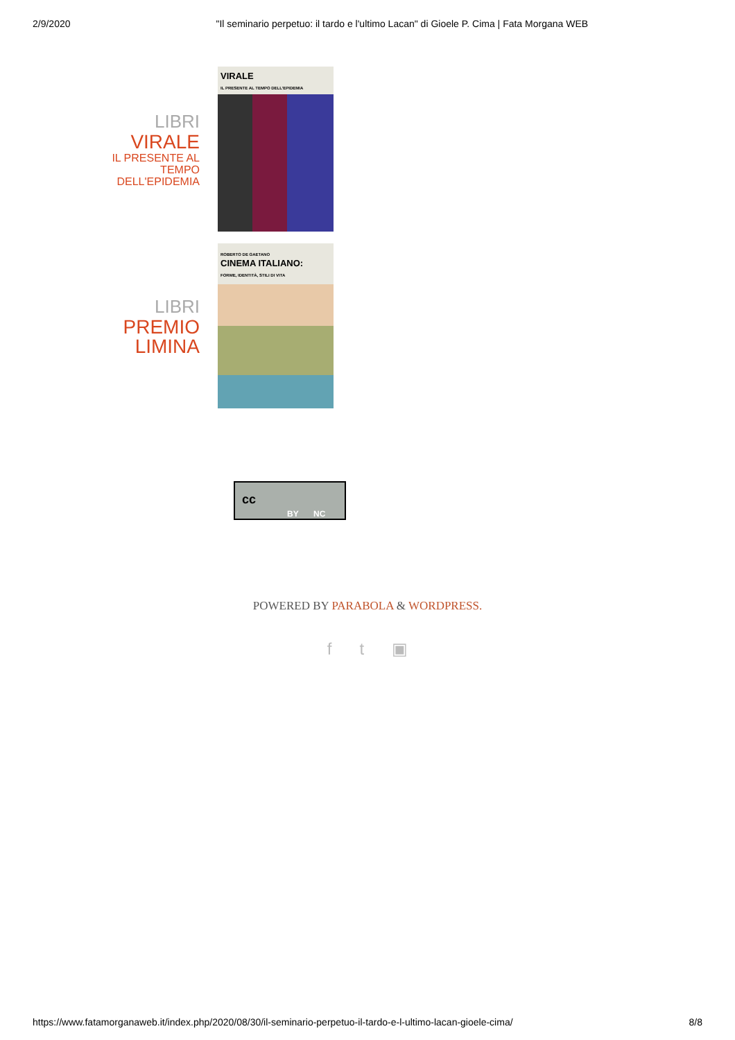2/9/2020 "Il seminario perpetuo: il tardo e l'ultimo Lacan" di Gioele P. Cima | Fata Morgana WEB
LIBRI
VIRALE
IL PRESENTE AL TEMPO DELL'EPIDEMIA
VIRALE
IL PRESENTE AL TEMPO DELL'EPIDEMIA
LIBRI
PREMIO LIMINA
ROBERTO DE GAETANO
CINEMA ITALIANO:
FORME, IDENTITÀ, STILI DI VITA
cc
BY NC
POWERED BY PARABOLA & WORDPRESS.
f t ▣
https://www.fatamorganaweb.it/index.php/2020/08/30/il-seminario-perpetuo-il-tardo-e-l-ultimo-lacan-gioele-cima/ 8/8